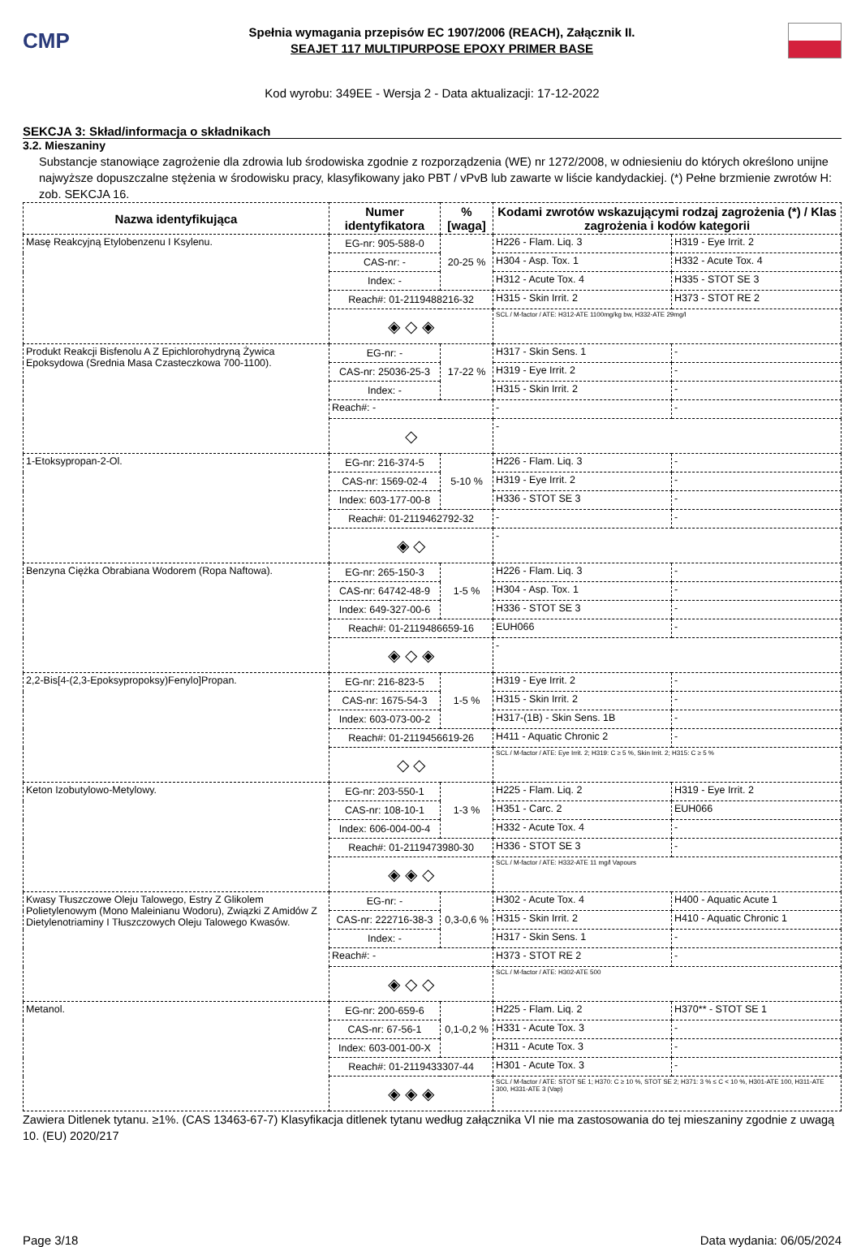CMP
Spełnia wymagania przepisów EC 1907/2006 (REACH), Załącznik II.
SEAJET 117 MULTIPURPOSE EPOXY PRIMER BASE
Kod wyrobu: 349EE - Wersja 2 - Data aktualizacji: 17-12-2022
SEKCJA 3: Skład/informacja o składnikach
3.2. Mieszaniny
Substancje stanowiące zagrożenie dla zdrowia lub środowiska zgodnie z rozporządzenia (WE) nr 1272/2008, w odniesieniu do których określono unijne najwyższe dopuszczalne stężenia w środowisku pracy, klasyfikowany jako PBT / vPvB lub zawarte w liście kandydackiej. (*) Pełne brzmienie zwrotów H: zob. SEKCJA 16.
| Nazwa identyfikująca | Numer identyfikatora | | % [waga] | Kodami zwrotów wskazującymi rodzaj zagrożenia (*) / Klas zagrożenia i kodów kategorii | |
| --- | --- | --- | --- | --- | --- |
| Masę Reakcyjną Etylobenzenu I Ksylenu. | EG-nr: 905-588-0 | 20-25 % | | H226 - Flam. Liq. 3 | H319 - Eye Irrit. 2 |
| | CAS-nr: - | | | H304 - Asp. Tox. 1 | H332 - Acute Tox. 4 |
| | Index: - | | | H312 - Acute Tox. 4 | H335 - STOT SE 3 |
| | Reach#: 01-2119488216-32 | | | H315 - Skin Irrit. 2 | H373 - STOT RE 2 |
| | ◈ ◇ ◈ | | | SCL / M-factor / ATE: H312-ATE 1100mg/kg bw, H332-ATE 29mg/l | |
| Produkt Reakcji Bisfenolu A Z Epichlorohydryną Żywica Epoksydowa (Srednia Masa Czasteczkowa 700-1100). | EG-nr: - | 17-22 % | | H317 - Skin Sens. 1 | - |
| | CAS-nr: 25036-25-3 | | | H319 - Eye Irrit. 2 | - |
| | Index: - | | | H315 - Skin Irrit. 2 | - |
| | Reach#: - | | | - | - |
| | ◇ | | | - | |
| 1-Etoksypropan-2-Ol. | EG-nr: 216-374-5 | 5-10 % | | H226 - Flam. Liq. 3 | - |
| | CAS-nr: 1569-02-4 | | | H319 - Eye Irrit. 2 | - |
| | Index: 603-177-00-8 | | | H336 - STOT SE 3 | - |
| | Reach#: 01-2119462792-32 | | | - | - |
| | ◈ ◇ | | | - | |
| Benzyna Ciężka Obrabiana Wodorem (Ropa Naftowa). | EG-nr: 265-150-3 | 1-5 % | | H226 - Flam. Liq. 3 | - |
| | CAS-nr: 64742-48-9 | | | H304 - Asp. Tox. 1 | - |
| | Index: 649-327-00-6 | | | H336 - STOT SE 3 | - |
| | Reach#: 01-2119486659-16 | | | EUH066 | - |
| | ◈ ◇ ◈ | | | - | |
| 2,2-Bis[4-(2,3-Epoksypropoksy)Fenylo]Propan. | EG-nr: 216-823-5 | 1-5 % | | H319 - Eye Irrit. 2 | - |
| | CAS-nr: 1675-54-3 | | | H315 - Skin Irrit. 2 | - |
| | Index: 603-073-00-2 | | | H317-(1B) - Skin Sens. 1B | - |
| | Reach#: 01-2119456619-26 | | | H411 - Aquatic Chronic 2 | - |
| | ◇ ◇ | | | SCL / M-factor / ATE: Eye Irrit. 2; H319: C ≥ 5 %, Skin Irrit. 2; H315: C ≥ 5 % | |
| Keton Izobutylowo-Metylowy. | EG-nr: 203-550-1 | 1-3 % | | H225 - Flam. Liq. 2 | H319 - Eye Irrit. 2 |
| | CAS-nr: 108-10-1 | | | H351 - Carc. 2 | EUH066 |
| | Index: 606-004-00-4 | | | H332 - Acute Tox. 4 | - |
| | Reach#: 01-2119473980-30 | | | H336 - STOT SE 3 | - |
| | ◈ ◈ ◇ | | | SCL / M-factor / ATE: H332-ATE 11 mg/l Vapours | |
| Kwasy Tłuszczowe Oleju Talowego, Estry Z Glikolem Polietylenowym (Mono Maleinianu Wodoru), Związki Z Amidów Z Dietylenotriaminy I Tłuszczowych Oleju Talowego Kwasów. | EG-nr: - | 0,3-0,6 % | | H302 - Acute Tox. 4 | H400 - Aquatic Acute 1 |
| | CAS-nr: 222716-38-3 | | | H315 - Skin Irrit. 2 | H410 - Aquatic Chronic 1 |
| | Index: - | | | H317 - Skin Sens. 1 | - |
| | Reach#: - | | | H373 - STOT RE 2 | - |
| | ◈ ◇ ◇ | | | SCL / M-factor / ATE: H302-ATE 500 | |
| Metanol. | EG-nr: 200-659-6 | 0,1-0,2 % | | H225 - Flam. Liq. 2 | H370** - STOT SE 1 |
| | CAS-nr: 67-56-1 | | | H331 - Acute Tox. 3 | - |
| | Index: 603-001-00-X | | | H311 - Acute Tox. 3 | - |
| | Reach#: 01-2119433307-44 | | | H301 - Acute Tox. 3 | - |
| | ◈ ◈ ◈ | | | SCL / M-factor / ATE: STOT SE 1; H370: C ≥ 10 %, STOT SE 2; H371: 3 % ≤ C < 10 %, H301-ATE 100, H311-ATE 300, H331-ATE 3 (Vap) | |
Zawiera Ditlenek tytanu. ≥1%. (CAS 13463-67-7) Klasyfikacja ditlenek tytanu według załącznika VI nie ma zastosowania do tej mieszaniny zgodnie z uwagą 10. (EU) 2020/217
Page 3/18 Data wydania: 06/05/2024